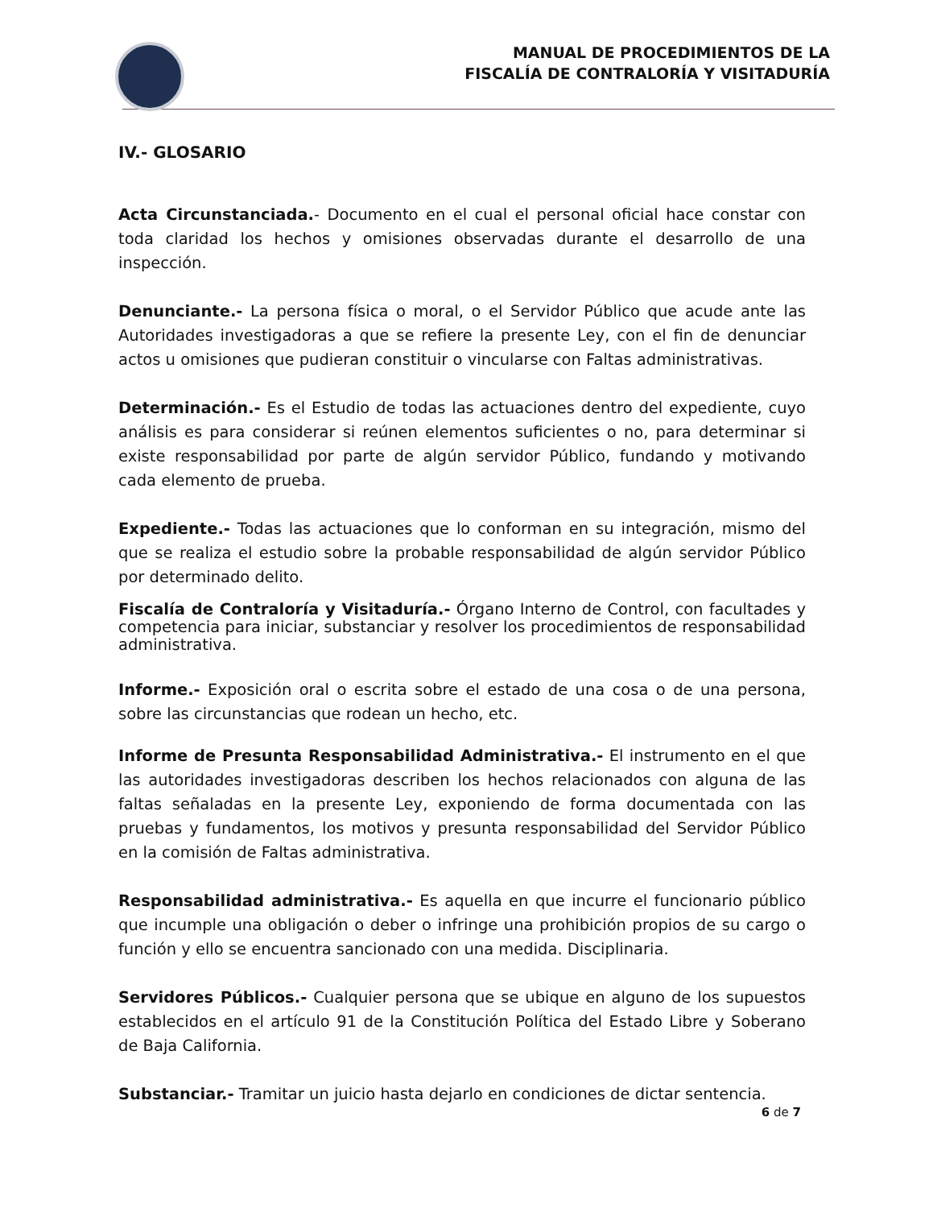MANUAL DE PROCEDIMIENTOS DE LA
FISCALÍA DE CONTRALORÍA Y VISITADURÍA
IV.- GLOSARIO
Acta Circunstanciada.- Documento en el cual el personal oficial hace constar con toda claridad los hechos y omisiones observadas durante el desarrollo de una inspección.
Denunciante.- La persona física o moral, o el Servidor Público que acude ante las Autoridades investigadoras a que se refiere la presente Ley, con el fin de denunciar actos u omisiones que pudieran constituir o vincularse con Faltas administrativas.
Determinación.- Es el Estudio de todas las actuaciones dentro del expediente, cuyo análisis es para considerar si reúnen elementos suficientes o no, para determinar si existe responsabilidad por parte de algún servidor Público, fundando y motivando cada elemento de prueba.
Expediente.- Todas las actuaciones que lo conforman en su integración, mismo del que se realiza el estudio sobre la probable responsabilidad de algún servidor Público por determinado delito.
Fiscalía de Contraloría y Visitaduría.- Órgano Interno de Control, con facultades y competencia para iniciar, substanciar y resolver los procedimientos de responsabilidad administrativa.
Informe.- Exposición oral o escrita sobre el estado de una cosa o de una persona, sobre las circunstancias que rodean un hecho, etc.
Informe de Presunta Responsabilidad Administrativa.- El instrumento en el que las autoridades investigadoras describen los hechos relacionados con alguna de las faltas señaladas en la presente Ley, exponiendo de forma documentada con las pruebas y fundamentos, los motivos y presunta responsabilidad del Servidor Público en la comisión de Faltas administrativa.
Responsabilidad administrativa.- Es aquella en que incurre el funcionario público que incumple una obligación o deber o infringe una prohibición propios de su cargo o función y ello se encuentra sancionado con una medida. Disciplinaria.
Servidores Públicos.- Cualquier persona que se ubique en alguno de los supuestos establecidos en el artículo 91 de la Constitución Política del Estado Libre y Soberano de Baja California.
Substanciar.- Tramitar un juicio hasta dejarlo en condiciones de dictar sentencia.
6 de 7